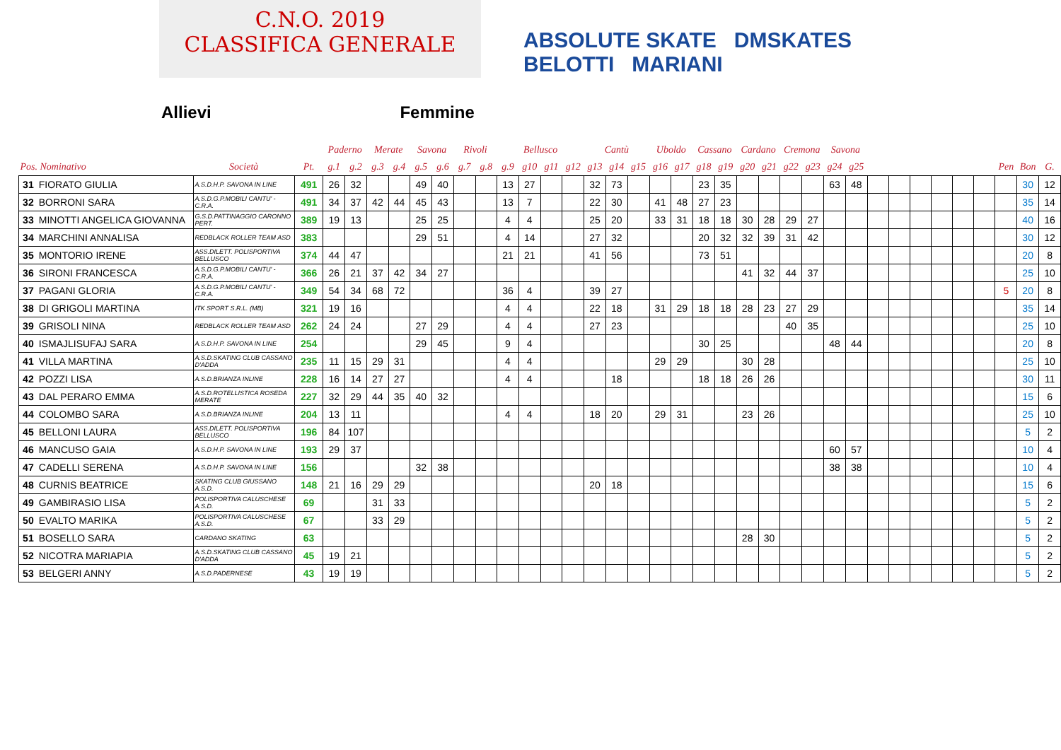C.N.O. 2019
CLASSIFICA GENERALE
ABSOLUTE SKATE DMSKATES
BELOTTI MARIANI
Allievi Femmine
| | | | | Paderno | | Merate | | Savona | | Rivoli | | Bellusco | | | | Cantù | | | Uboldo | | Cassano | | Cardano | | Cremona | | Savona | | | | | | | | | | |
| --- | --- | --- | --- | --- | --- | --- | --- | --- | --- | --- | --- | --- | --- | --- | --- | --- | --- | --- | --- | --- | --- | --- | --- | --- | --- | --- | --- | --- | --- | --- | --- | --- | --- | --- | --- | --- | --- |
| Pos. Nominativo | | Società | Pt. | g.1 | g.2 | g.3 | g.4 | g.5 | g.6 | g.7 | g.8 | g.9 | g10 | g11 | g12 | g13 | g14 | g15 | g16 | g17 | g18 | g19 | g20 | g21 | g22 | g23 | g24 | g25 | | | | | | | Pen | Bon | G. |
| 31 | FIORATO GIULIA | A.S.D.H.P. SAVONA IN LINE | 491 | 26 | 32 | | | 49 | 40 | | | 13 | 27 | | | 32 | 73 | | | | 23 | 35 | | | | | 63 | 48 | | | | | | | | 30 | 12 |
| 32 | BORRONI SARA | A.S.D.G.P.MOBILI CANTU' -C.R.A. | 491 | 34 | 37 | 42 | 44 | 45 | 43 | | | 13 | 7 | | | 22 | 30 | | 41 | 48 | 27 | 23 | | | | | | | | | | | | | | 35 | 14 |
| 33 | MINOTTI ANGELICA GIOVANNA | G.S.D.PATTINAGGIO CARONNO PERT. | 389 | 19 | 13 | | | 25 | 25 | | | 4 | 4 | | | 25 | 20 | | 33 | 31 | 18 | 18 | 30 | 28 | 29 | 27 | | | | | | | | | | 40 | 16 |
| 34 | MARCHINI ANNALISA | REDBLACK ROLLER TEAM ASD | 383 | | | | | 29 | 51 | | | 4 | 14 | | | 27 | 32 | | | | 20 | 32 | 32 | 39 | 31 | 42 | | | | | | | | | | 30 | 12 |
| 35 | MONTORIO IRENE | ASS.DILETT. POLISPORTIVA BELLUSCO | 374 | 44 | 47 | | | | | | | 21 | 21 | | | 41 | 56 | | | | 73 | 51 | | | | | | | | | | | | | | 20 | 8 |
| 36 | SIRONI FRANCESCA | A.S.D.G.P.MOBILI CANTU' -C.R.A. | 366 | 26 | 21 | 37 | 42 | 34 | 27 | | | | | | | | | | | | | | 41 | 32 | 44 | 37 | | | | | | | | | | 25 | 10 |
| 37 | PAGANI GLORIA | A.S.D.G.P.MOBILI CANTU' -C.R.A. | 349 | 54 | 34 | 68 | 72 | | | | | 36 | 4 | | | 39 | 27 | | | | | | | | | | | | | | | | | | 5 | 20 | 8 |
| 38 | DI GRIGOLI MARTINA | ITK SPORT S.R.L. (MB) | 321 | 19 | 16 | | | | | | | 4 | 4 | | | 22 | 18 | | 31 | 29 | 18 | 18 | 28 | 23 | 27 | 29 | | | | | | | | | | 35 | 14 |
| 39 | GRISOLI NINA | REDBLACK ROLLER TEAM ASD | 262 | 24 | 24 | | | 27 | 29 | | | 4 | 4 | | | 27 | 23 | | | | | | | | 40 | 35 | | | | | | | | | | 25 | 10 |
| 40 | ISMAJLISUFAJ SARA | A.S.D.H.P. SAVONA IN LINE | 254 | | | | | 29 | 45 | | | 9 | 4 | | | | | | | | 30 | 25 | | | | | 48 | 44 | | | | | | | | 20 | 8 |
| 41 | VILLA MARTINA | A.S.D.SKATING CLUB CASSANO D'ADDA | 235 | 11 | 15 | 29 | 31 | | | | | 4 | 4 | | | | | | 29 | 29 | | | 30 | 28 | | | | | | | | | | | | 25 | 10 |
| 42 | POZZI LISA | A.S.D.BRIANZA INLINE | 228 | 16 | 14 | 27 | 27 | | | | | 4 | 4 | | | | 18 | | | | 18 | 18 | 26 | 26 | | | | | | | | | | | | 30 | 11 |
| 43 | DAL PERARO EMMA | A.S.D.ROTELLISTICA ROSEDA MERATE | 227 | 32 | 29 | 44 | 35 | 40 | 32 | | | | | | | | | | | | | | | | | | | | | | | | | | | 15 | 6 |
| 44 | COLOMBO SARA | A.S.D.BRIANZA INLINE | 204 | 13 | 11 | | | | | | | 4 | 4 | | | 18 | 20 | | 29 | 31 | | | 23 | 26 | | | | | | | | | | | | 25 | 10 |
| 45 | BELLONI LAURA | ASS.DILETT. POLISPORTIVA BELLUSCO | 196 | 84 | 107 | | | | | | | | | | | | | | | | | | | | | | | | | | | | | | | 5 | 2 |
| 46 | MANCUSO GAIA | A.S.D.H.P. SAVONA IN LINE | 193 | 29 | 37 | | | | | | | | | | | | | | | | | | | | | | 60 | 57 | | | | | | | | 10 | 4 |
| 47 | CADELLI SERENA | A.S.D.H.P. SAVONA IN LINE | 156 | | | | | 32 | 38 | | | | | | | | | | | | | | | | | | 38 | 38 | | | | | | | | 10 | 4 |
| 48 | CURNIS BEATRICE | SKATING CLUB GIUSSANO A.S.D. | 148 | 21 | 16 | 29 | 29 | | | | | | | | | 20 | 18 | | | | | | | | | | | | | | | | | | | 15 | 6 |
| 49 | GAMBIRASIO LISA | POLISPORTIVA CALUSCHESE A.S.D. | 69 | | | 31 | 33 | | | | | | | | | | | | | | | | | | | | | | | | | | | | | 5 | 2 |
| 50 | EVALTO MARIKA | POLISPORTIVA CALUSCHESE A.S.D. | 67 | | | 33 | 29 | | | | | | | | | | | | | | | | | | | | | | | | | | | | | 5 | 2 |
| 51 | BOSELLO SARA | CARDANO SKATING | 63 | | | | | | | | | | | | | | | | | | | | 28 | 30 | | | | | | | | | | | | 5 | 2 |
| 52 | NICOTRA MARIAPIA | A.S.D.SKATING CLUB CASSANO D'ADDA | 45 | 19 | 21 | | | | | | | | | | | | | | | | | | | | | | | | | | | | | | | 5 | 2 |
| 53 | BELGERI ANNY | A.S.D.PADERNESE | 43 | 19 | 19 | | | | | | | | | | | | | | | | | | | | | | | | | | | | | | | 5 | 2 |